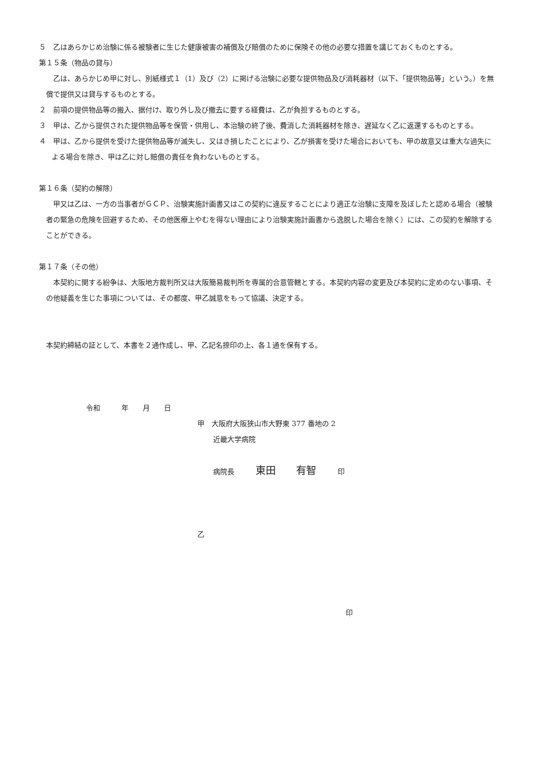５　乙はあらかじめ治験に係る被験者に生じた健康被害の補償及び賠償のために保険その他の必要な措置を講じておくものとする。
第１５条（物品の貸与）
乙は、あらかじめ甲に対し、別紙様式１（1）及び（2）に掲げる治験に必要な提供物品及び消耗器材（以下、「提供物品等」という。）を無償で提供又は貸与するものとする。
２　前項の提供物品等の搬入、据付け、取り外し及び撤去に要する経費は、乙が負担するものとする。
３　甲は、乙から提供された提供物品等を保管・供用し、本治験の終了後、費消した消耗器材を除き、遅延なく乙に返還するものとする。
４　甲は、乙から提供を受けた提供物品等が滅失し、又はき損したことにより、乙が損害を受けた場合においても、甲の故意又は重大な過失による場合を除き、甲は乙に対し賠償の責任を負わないものとする。
第１６条（契約の解除）
甲又は乙は、一方の当事者がＧＣＰ、治験実施計画書又はこの契約に違反することにより適正な治験に支障を及ぼしたと認める場合（被験者の緊急の危険を回避するため、その他医療上やむを得ない理由により治験実施計画書から逸脱した場合を除く）には、この契約を解除することができる。
第１７条（その他）
本契約に関する紛争は、大阪地方裁判所又は大阪簡易裁判所を専属的合意管轄とする。本契約内容の変更及び本契約に定めのない事項、その他疑義を生じた事項については、その都度、甲乙誠意をもって協議、決定する。
本契約締結の証として、本書を２通作成し、甲、乙記名捺印の上、各１通を保有する。
令和　　　年　　月　　日
甲　大阪府大阪狭山市大野東 377 番地の 2
近畿大学病院
病院長　　　東田　　有智　　　印
乙
印